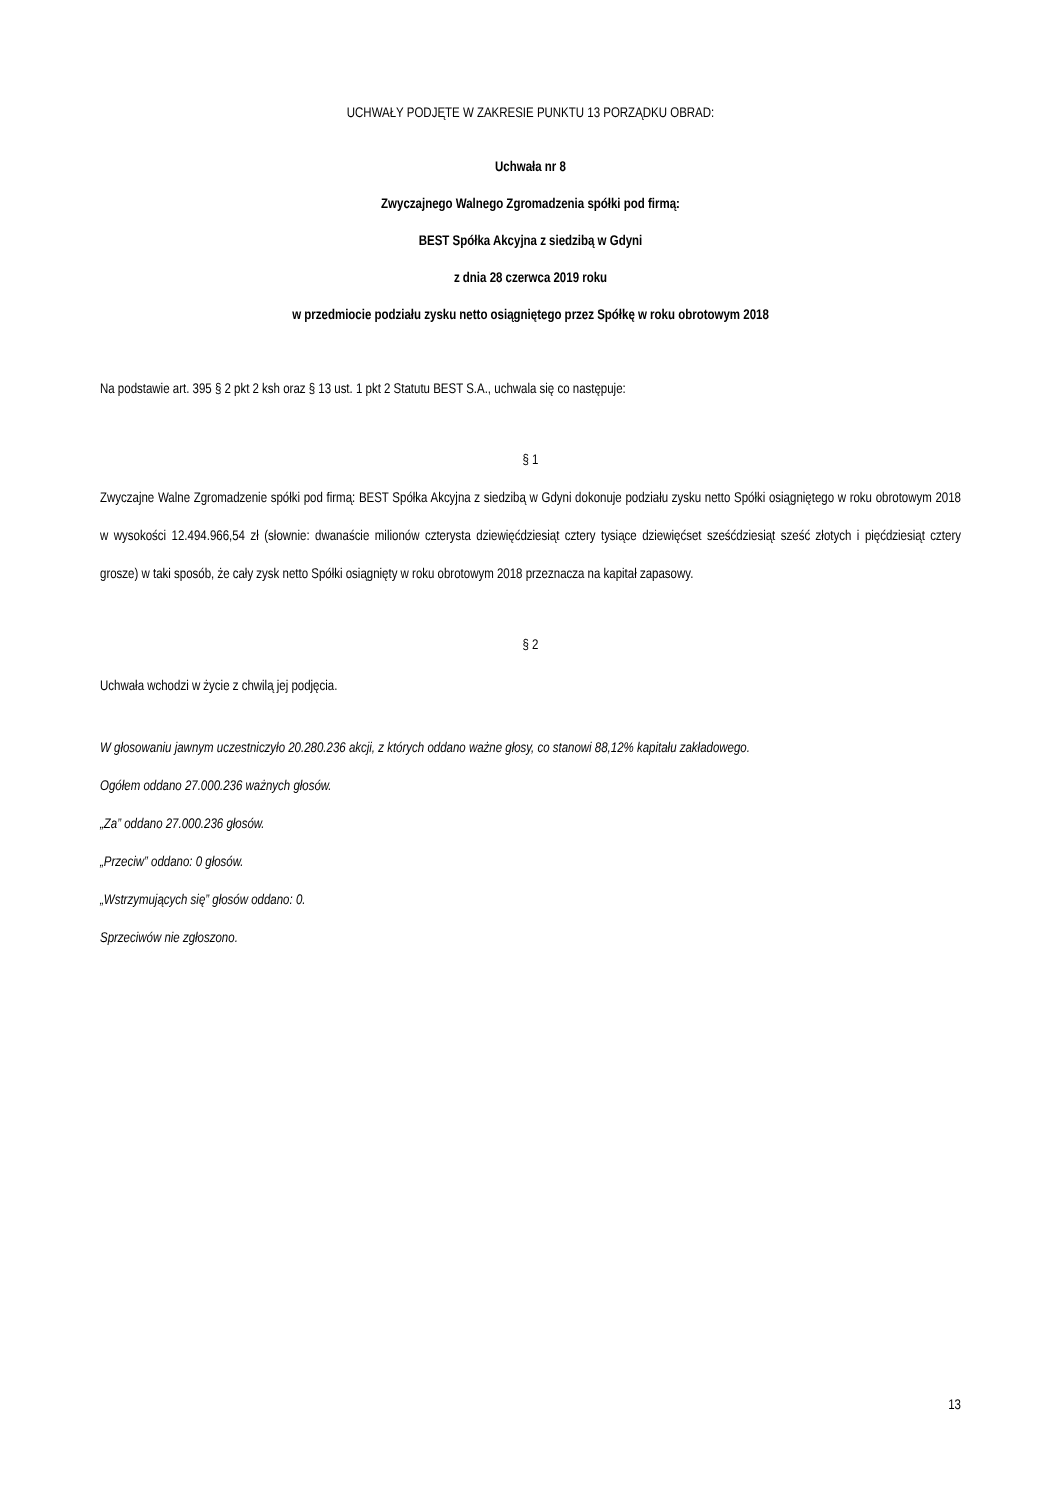UCHWAŁY PODJĘTE W ZAKRESIE PUNKTU 13 PORZĄDKU OBRAD:
Uchwała nr 8
Zwyczajnego Walnego Zgromadzenia spółki pod firmą:
BEST Spółka Akcyjna z siedzibą w Gdyni
z dnia 28 czerwca 2019 roku
w przedmiocie podziału zysku netto osiągniętego przez Spółkę w roku obrotowym 2018
Na podstawie art. 395 § 2 pkt 2 ksh oraz § 13 ust. 1 pkt 2 Statutu BEST S.A., uchwala się co następuje:
§ 1
Zwyczajne Walne Zgromadzenie spółki pod firmą: BEST Spółka Akcyjna z siedzibą w Gdyni dokonuje podziału zysku netto Spółki osiągniętego w roku obrotowym 2018 w wysokości 12.494.966,54 zł (słownie: dwanaście milionów czterysta dziewięćdziesiąt cztery tysiące dziewięćset sześćdziesiąt sześć złotych i pięćdziesiąt cztery grosze) w taki sposób, że cały zysk netto Spółki osiągnięty w roku obrotowym 2018 przeznacza na kapitał zapasowy.
§ 2
Uchwała wchodzi w życie z chwilą jej podjęcia.
W głosowaniu jawnym uczestniczyło 20.280.236 akcji, z których oddano ważne głosy, co stanowi 88,12% kapitału zakładowego.
Ogółem oddano 27.000.236 ważnych głosów.
„Za” oddano 27.000.236 głosów.
„Przeciw” oddano: 0 głosów.
„Wstrzymujących się” głosów oddano: 0.
Sprzeciwów nie zgłoszono.
13